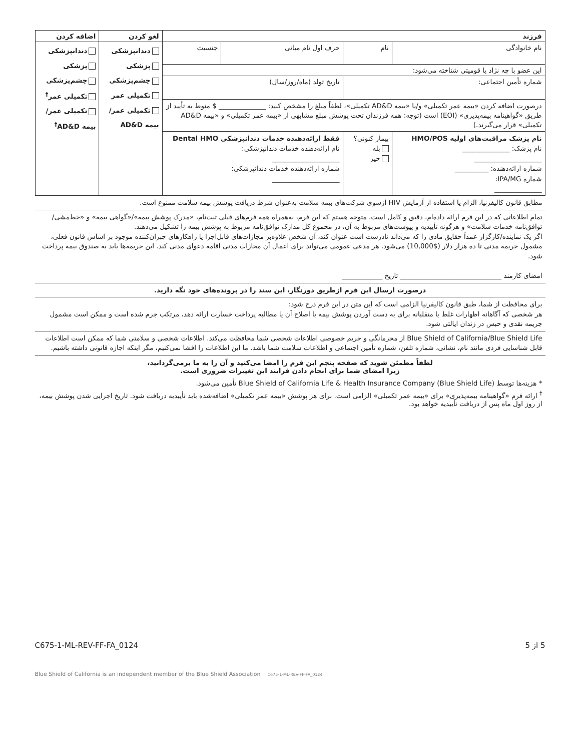| فرزند | | | | لغو کردن | اضافه کردن |
| نام خانوادگی | نام | حرف اول نام میانی | جنسیت | دندانپزشکی پزشکی چشم‌پزشکی تکمیلی عمر تکمیلی عمر/بیمه AD&D | دندانپزشکی پزشکی چشم‌پزشکی تکمیلی عمر<sup>†</sup> تکمیلی عمر/بیمه AD&D<sup>†</sup> |
| این عضو با چه نژاد یا قومیتی شناخته می‌شود: | | | | | |
| شماره تأمین اجتماعی: | | تاریخ تولد (ماه/روز/سال) | | | |
| درصورت اضافه کردن «بیمه عمر تکمیلی» و/یا «بیمه AD&D تکمیلی»، لطفاً مبلغ را مشخص کنید: ______________ $ منوط به تأیید از طریق «گواهینامه بیمه‌پذیری» (EOI) است (توجه: همه فرزندان تحت پوشش مبلغ مشابهی از «بیمه عمر تکمیلی» و «بیمه AD&D تکمیلی» قرار می‌گیرند.) | | | | | |
| نام پزشک مراقبت‌های اولیه HMO/POS نام پزشک: ______________ ____________________ شماره ارائه‌دهنده: __________ شماره IPA/MG: ______________ | بیمار کنونی؟ بله خیر | فقط ارائه‌دهنده خدمات دندانپزشکی Dental HMO نام ارائه‌دهنده خدمات دندانپزشکی: ____________________ شماره ارائه‌دهنده خدمات دندانپزشکی: ____________________ | | | |
مطابق قانون کالیفرنیا، الزام یا استفاده از آزمایش HIV ازسوی شرکت‌های بیمه سلامت به‌عنوان شرط دریافت پوشش بیمه سلامت ممنوع است.
تمام اطلاعاتی که در این فرم ارائه داده‌ام، دقیق و کامل است. متوجه هستم که این فرم، به‌همراه همه فرم‌های قبلی ثبت‌نام، «مدرک پوشش بیمه»/«گواهی بیمه» و «خط‌مشی/توافق‌نامه خدمات سلامت» و هرگونه تأییدیه و پیوست‌های مربوط به آن، در مجموع کل مدارک توافق‌نامه مربوط به پوشش بیمه را تشکیل می‌دهند.
اگر یک نماینده/کارگزار عمداً حقایق مادی را که می‌داند نادرست است عنوان کند، آن شخص علاوه‌بر مجازات‌های قابل‌اجرا یا راهکارهای جبران‌کننده موجود بر اساس قانون فعلی، مشمول جریمه مدنی تا ده هزار دلار ($10,000) می‌شود. هر مدعی عمومی می‌تواند برای اعمال آن مجازات مدنی اقامه دعوای مدنی کند. این جریمه‌ها باید به صندوق بیمه پرداخت شود.
امضای کارمند ______________________________ تاریخ ____________
درصورت ارسال این فرم ازطریق دورنگار، این سند را در پرونده‌های خود نگه دارید.
برای محافظت از شما، طبق قانون کالیفرنیا الزامی است که این متن در این فرم درج شود:
هر شخصی که آگاهانه اظهارات غلط یا متقلبانه برای به دست آوردن پوشش بیمه یا اصلاح آن یا مطالبه پرداخت خسارت ارائه دهد، مرتکب جرم شده است و ممکن است مشمول جریمه نقدی و حبس در زندان ایالتی شود.
Blue Shield of California/Blue Shield Life از محرمانگی و حریم خصوصی اطلاعات شخصی شما محافظت می‌کند. اطلاعات شخصی و سلامتی شما که ممکن است اطلاعات قابل شناسایی فردی مانند نام، نشانی، شماره تلفن، شماره تأمین اجتماعی و اطلاعات سلامت شما باشد. ما این اطلاعات را افشا نمی‌کنیم، مگر اینکه اجازه قانونی داشته باشیم.
لطفاً مطمئن شوید که صفحه پنجم این فرم را امضا می‌کنید و آن را به ما برمی‌گردانید،
زیرا امضای شما برای انجام دادن فرایند این تغییرات ضروری است.
* هزینه‌ها توسط Blue Shield of California Life & Health Insurance Company (Blue Shield Life) تأمین می‌شود.
<sup>†</sup> ارائه فرم «گواهینامه بیمه‌پذیری» برای «بیمه عمر تکمیلی» الزامی است. برای هر پوشش «بیمه عمر تکمیلی» اضافه‌شده باید تأییدیه دریافت شود. تاریخ اجرایی شدن پوشش بیمه، از روز اول ماه پس از دریافت تأییدیه خواهد بود.
C675-1-ML-REV-FF-FA_0124 5 از 5
Blue Shield of California is an independent member of the Blue Shield Association C675-1-ML-REV-FF-FA_0124